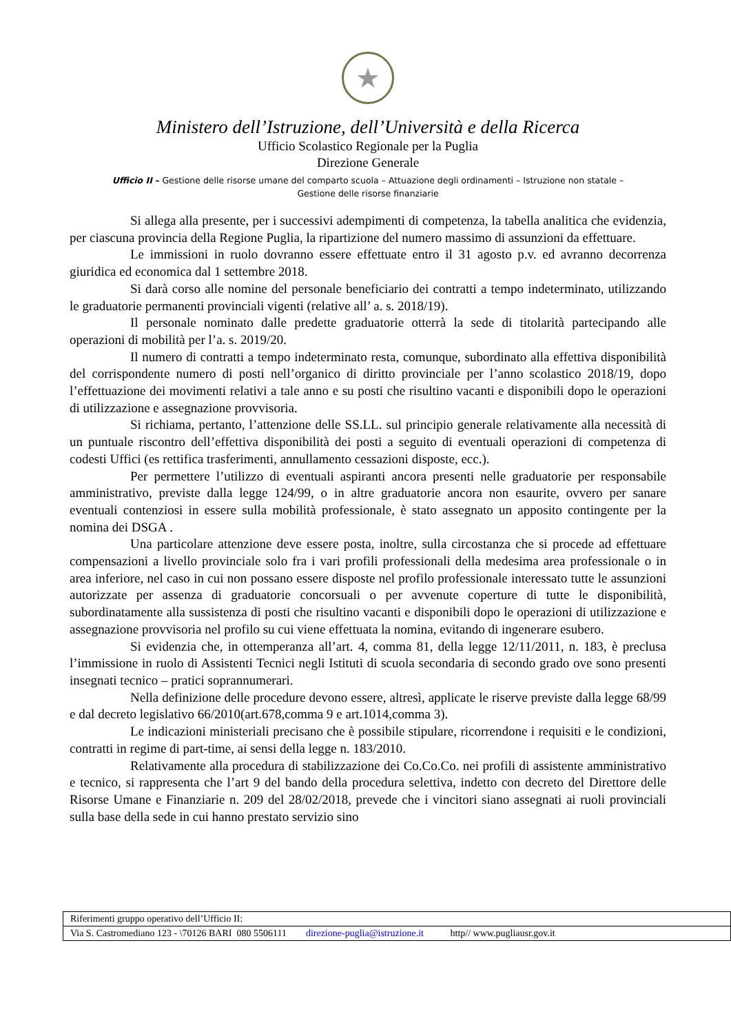★
Ministero dell’Istruzione, dell’Università e della Ricerca
Ufficio Scolastico Regionale per la Puglia
Direzione Generale
Ufficio II – Gestione delle risorse umane del comparto scuola – Attuazione degli ordinamenti – Istruzione non statale –
Gestione delle risorse finanziarie
Si allega alla presente, per i successivi adempimenti di competenza, la tabella analitica che evidenzia, per ciascuna provincia della Regione Puglia, la ripartizione del numero massimo di assunzioni da effettuare.
Le immissioni in ruolo dovranno essere effettuate entro il 31 agosto p.v. ed avranno decorrenza giuridica ed economica dal 1 settembre 2018.
Si darà corso alle nomine del personale beneficiario dei contratti a tempo indeterminato, utilizzando le graduatorie permanenti provinciali vigenti (relative all’ a. s. 2018/19).
Il personale nominato dalle predette graduatorie otterrà la sede di titolarità partecipando alle operazioni di mobilità per l’a. s. 2019/20.
Il numero di contratti a tempo indeterminato resta, comunque, subordinato alla effettiva disponibilità del corrispondente numero di posti nell’organico di diritto provinciale per l’anno scolastico 2018/19, dopo l’effettuazione dei movimenti relativi a tale anno e su posti che risultino vacanti e disponibili dopo le operazioni di utilizzazione e assegnazione provvisoria.
Si richiama, pertanto, l’attenzione delle SS.LL. sul principio generale relativamente alla necessità di un puntuale riscontro dell’effettiva disponibilità dei posti a seguito di eventuali operazioni di competenza di codesti Uffici (es rettifica trasferimenti, annullamento cessazioni disposte, ecc.).
Per permettere l’utilizzo di eventuali aspiranti ancora presenti nelle graduatorie per responsabile amministrativo, previste dalla legge 124/99, o in altre graduatorie ancora non esaurite, ovvero per sanare eventuali contenziosi in essere sulla mobilità professionale, è stato assegnato un apposito contingente per la nomina dei DSGA .
Una particolare attenzione deve essere posta, inoltre, sulla circostanza che si procede ad effettuare compensazioni a livello provinciale solo fra i vari profili professionali della medesima area professionale o in area inferiore, nel caso in cui non possano essere disposte nel profilo professionale interessato tutte le assunzioni autorizzate per assenza di graduatorie concorsuali o per avvenute coperture di tutte le disponibilità, subordinatamente alla sussistenza di posti che risultino vacanti e disponibili dopo le operazioni di utilizzazione e assegnazione provvisoria nel profilo su cui viene effettuata la nomina, evitando di ingenerare esubero.
Si evidenzia che, in ottemperanza all’art. 4, comma 81, della legge 12/11/2011, n. 183, è preclusa l’immissione in ruolo di Assistenti Tecnici negli Istituti di scuola secondaria di secondo grado ove sono presenti insegnati tecnico – pratici soprannumerari.
Nella definizione delle procedure devono essere, altresì, applicate le riserve previste dalla legge 68/99 e dal decreto legislativo 66/2010(art.678,comma 9 e art.1014,comma 3).
Le indicazioni ministeriali precisano che è possibile stipulare, ricorrendone i requisiti e le condizioni, contratti in regime di part-time, ai sensi della legge n. 183/2010.
Relativamente alla procedura di stabilizzazione dei Co.Co.Co. nei profili di assistente amministrativo e tecnico, si rappresenta che l’art 9 del bando della procedura selettiva, indetto con decreto del Direttore delle Risorse Umane e Finanziarie n. 209 del 28/02/2018, prevede che i vincitori siano assegnati ai ruoli provinciali sulla base della sede in cui hanno prestato servizio sino
| Riferimenti gruppo operativo dell’Ufficio II: |
| Via S. Castromediano 123 - \70126 BARI 080 5506111 direzione-puglia@istruzione.it http// www.pugliausr.gov.it |